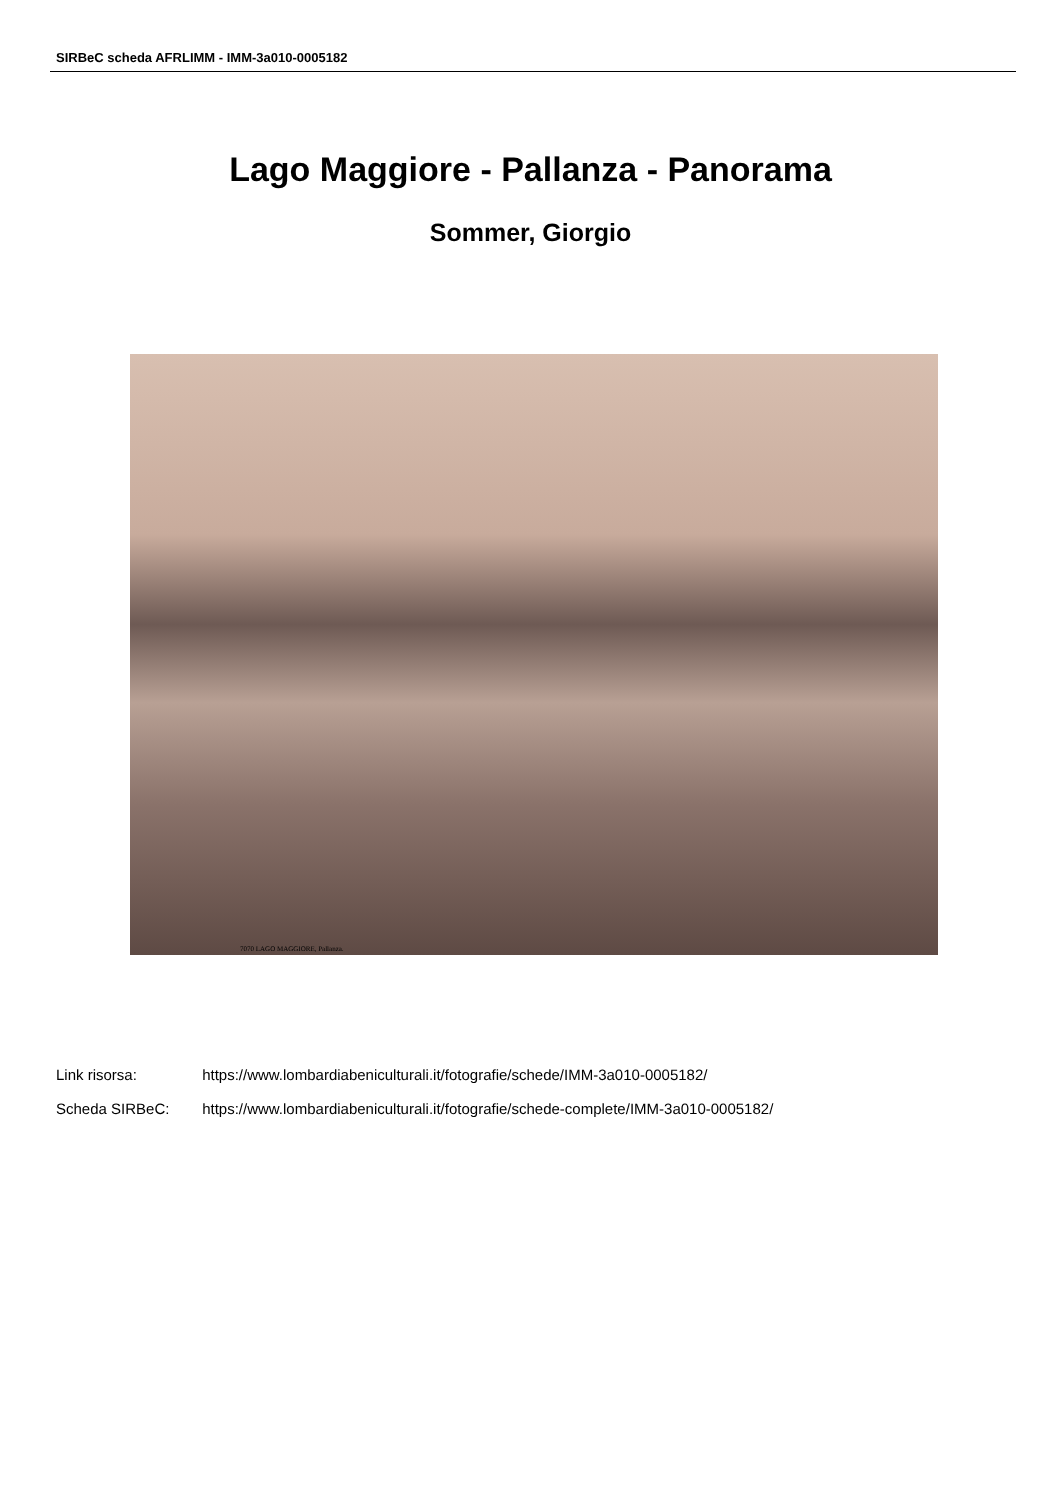SIRBeC scheda AFRLIMM - IMM-3a010-0005182
Lago Maggiore - Pallanza - Panorama
Sommer, Giorgio
7070 LAGO MAGGIORE, Pallanza.
Link risorsa: https://www.lombardiabeniculturali.it/fotografie/schede/IMM-3a010-0005182/
Scheda SIRBeC: https://www.lombardiabeniculturali.it/fotografie/schede-complete/IMM-3a010-0005182/